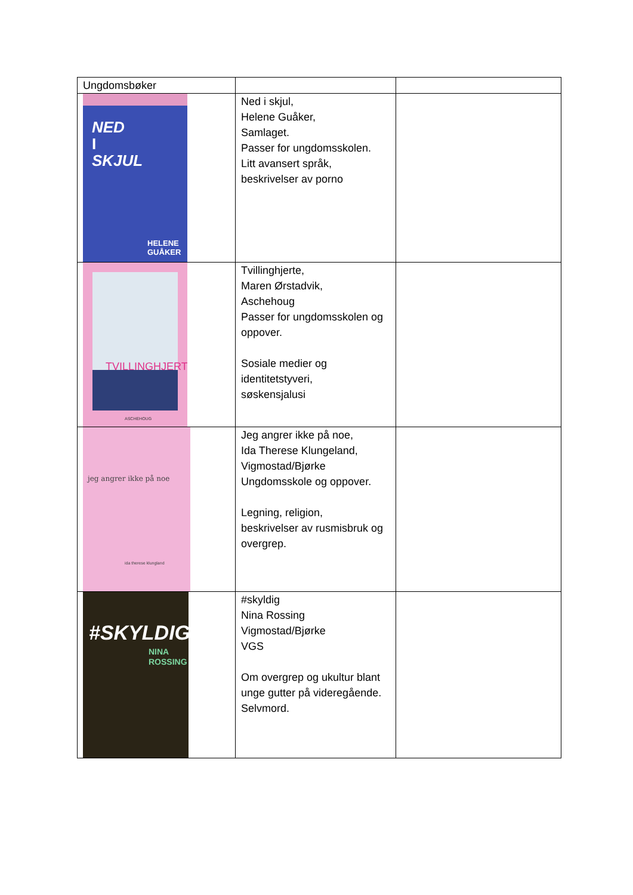| Ungdomsbøker | | |
| NED I SKJUL HELENE GUÅKER | Ned i skjul, Helene Guåker, Samlaget. Passer for ungdomsskolen. Litt avansert språk, beskrivelser av porno | |
| TVILLINGHJERTE ASCHEHOUG | Tvillinghjerte, Maren Ørstadvik, Aschehoug Passer for ungdomsskolen og oppover. Sosiale medier og identitetstyveri, søskensjalusi | |
| jeg angrer ikke på noe ida therese klungland | Jeg angrer ikke på noe, Ida Therese Klungeland, Vigmostad/Bjørke Ungdomsskole og oppover. Legning, religion, beskrivelser av rusmisbruk og overgrep. | |
| #SKYLDIG NINA ROSSING | #skyldig Nina Rossing Vigmostad/Bjørke VGS Om overgrep og ukultur blant unge gutter på videregående. Selvmord. | |